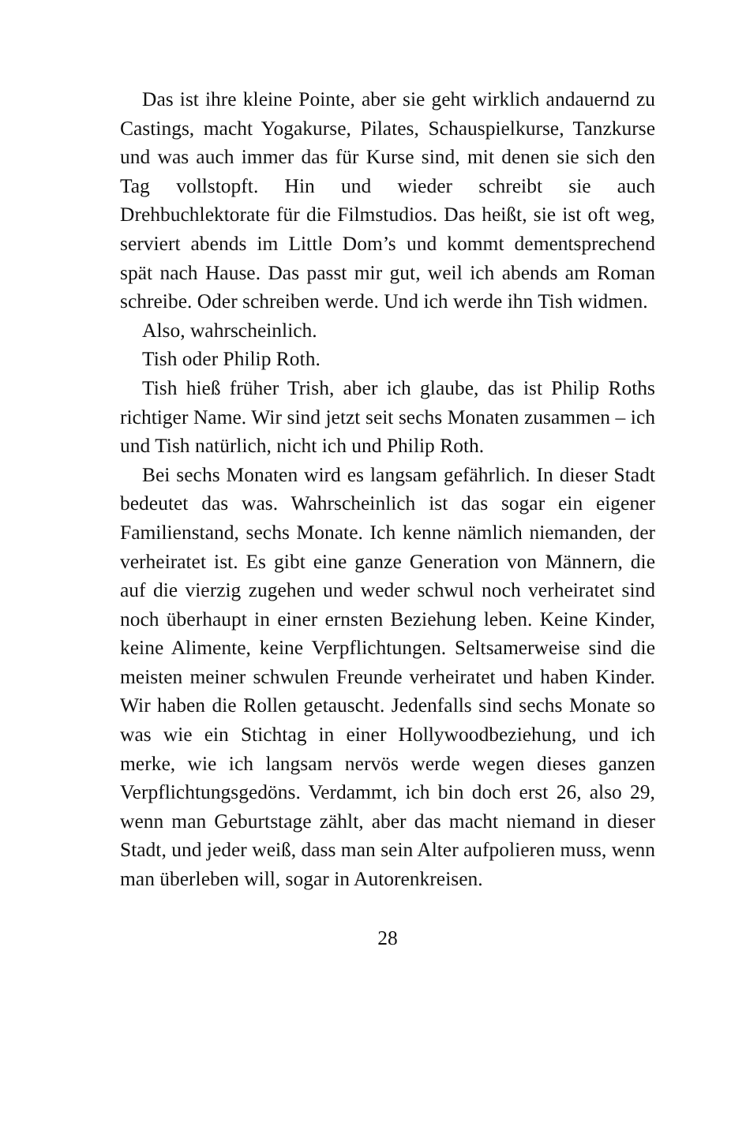Das ist ihre kleine Pointe, aber sie geht wirklich andauernd zu Castings, macht Yogakurse, Pilates, Schauspielkurse, Tanzkurse und was auch immer das für Kurse sind, mit denen sie sich den Tag vollstopft. Hin und wieder schreibt sie auch Drehbuchlektorate für die Filmstudios. Das heißt, sie ist oft weg, serviert abends im Little Dom’s und kommt dementsprechend spät nach Hause. Das passt mir gut, weil ich abends am Roman schreibe. Oder schreiben werde. Und ich werde ihn Tish widmen.
Also, wahrscheinlich.
Tish oder Philip Roth.
Tish hieß früher Trish, aber ich glaube, das ist Philip Roths richtiger Name. Wir sind jetzt seit sechs Monaten zusammen – ich und Tish natürlich, nicht ich und Philip Roth.
Bei sechs Monaten wird es langsam gefährlich. In dieser Stadt bedeutet das was. Wahrscheinlich ist das sogar ein eigener Familienstand, sechs Monate. Ich kenne nämlich niemanden, der verheiratet ist. Es gibt eine ganze Generation von Männern, die auf die vierzig zugehen und weder schwul noch verheiratet sind noch überhaupt in einer ernsten Beziehung leben. Keine Kinder, keine Alimente, keine Verpflichtungen. Seltsamerweise sind die meisten meiner schwulen Freunde verheiratet und haben Kinder. Wir haben die Rollen getauscht. Jedenfalls sind sechs Monate so was wie ein Stichtag in einer Hollywoodbeziehung, und ich merke, wie ich langsam nervös werde wegen dieses ganzen Verpflichtungsgedöns. Verdammt, ich bin doch erst 26, also 29, wenn man Geburtstage zählt, aber das macht niemand in dieser Stadt, und jeder weiß, dass man sein Alter aufpolieren muss, wenn man überleben will, sogar in Autorenkreisen.
28